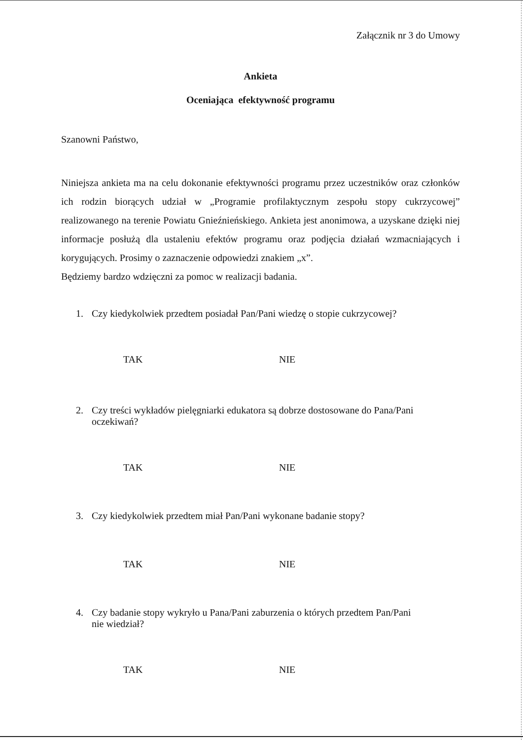Załącznik nr 3 do Umowy
Ankieta
Oceniająca efektywność programu
Szanowni Państwo,
Niniejsza ankieta ma na celu dokonanie efektywności programu przez uczestników oraz członków ich rodzin biorących udział w „Programie profilaktycznym zespołu stopy cukrzycowej” realizowanego na terenie Powiatu Gnieźnieńskiego. Ankieta jest anonimowa, a uzyskane dzięki niej informacje posłużą dla ustaleniu efektów programu oraz podjęcia działań wzmacniających i korygujących. Prosimy o zaznaczenie odpowiedzi znakiem „x”.
Będziemy bardzo wdzięczni za pomoc w realizacji badania.
1. Czy kiedykolwiek przedtem posiadał Pan/Pani wiedzę o stopie cukrzycowej?
TAK NIE
2. Czy treści wykładów pielęgniarki edukatora są dobrze dostosowane do Pana/Pani
oczekiwań?
TAK NIE
3. Czy kiedykolwiek przedtem miał Pan/Pani wykonane badanie stopy?
TAK NIE
4. Czy badanie stopy wykryło u Pana/Pani zaburzenia o których przedtem Pan/Pani
nie wiedział?
TAK NIE